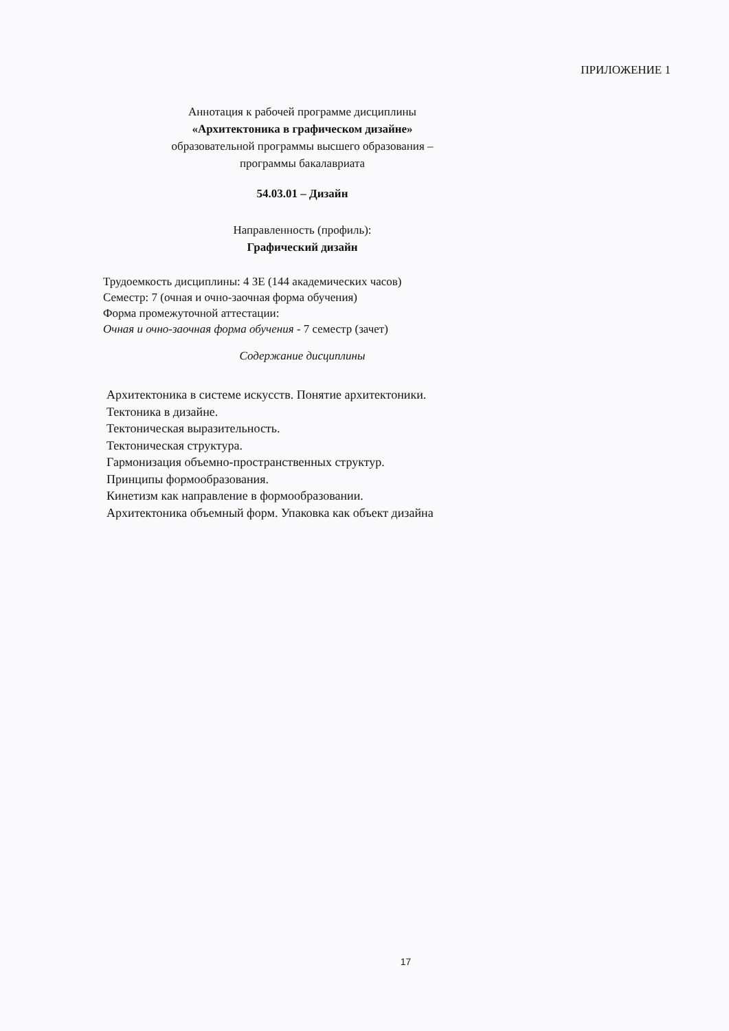ПРИЛОЖЕНИЕ 1
Аннотация к рабочей программе дисциплины
«Архитектоника в графическом дизайне»
образовательной программы высшего образования –
программы бакалавриата
54.03.01 – Дизайн
Направленность (профиль):
Графический дизайн
Трудоемкость дисциплины: 4 ЗЕ (144 академических часов)
Семестр: 7 (очная и очно-заочная форма обучения)
Форма промежуточной аттестации:
Очная и очно-заочная форма обучения - 7 семестр (зачет)
Содержание дисциплины
Архитектоника в системе искусств. Понятие архитектоники.
Тектоника в дизайне.
Тектоническая выразительность.
Тектоническая структура.
Гармонизация объемно-пространственных структур.
Принципы формообразования.
Кинетизм как направление в формообразовании.
Архитектоника объемный форм. Упаковка как объект дизайна
17